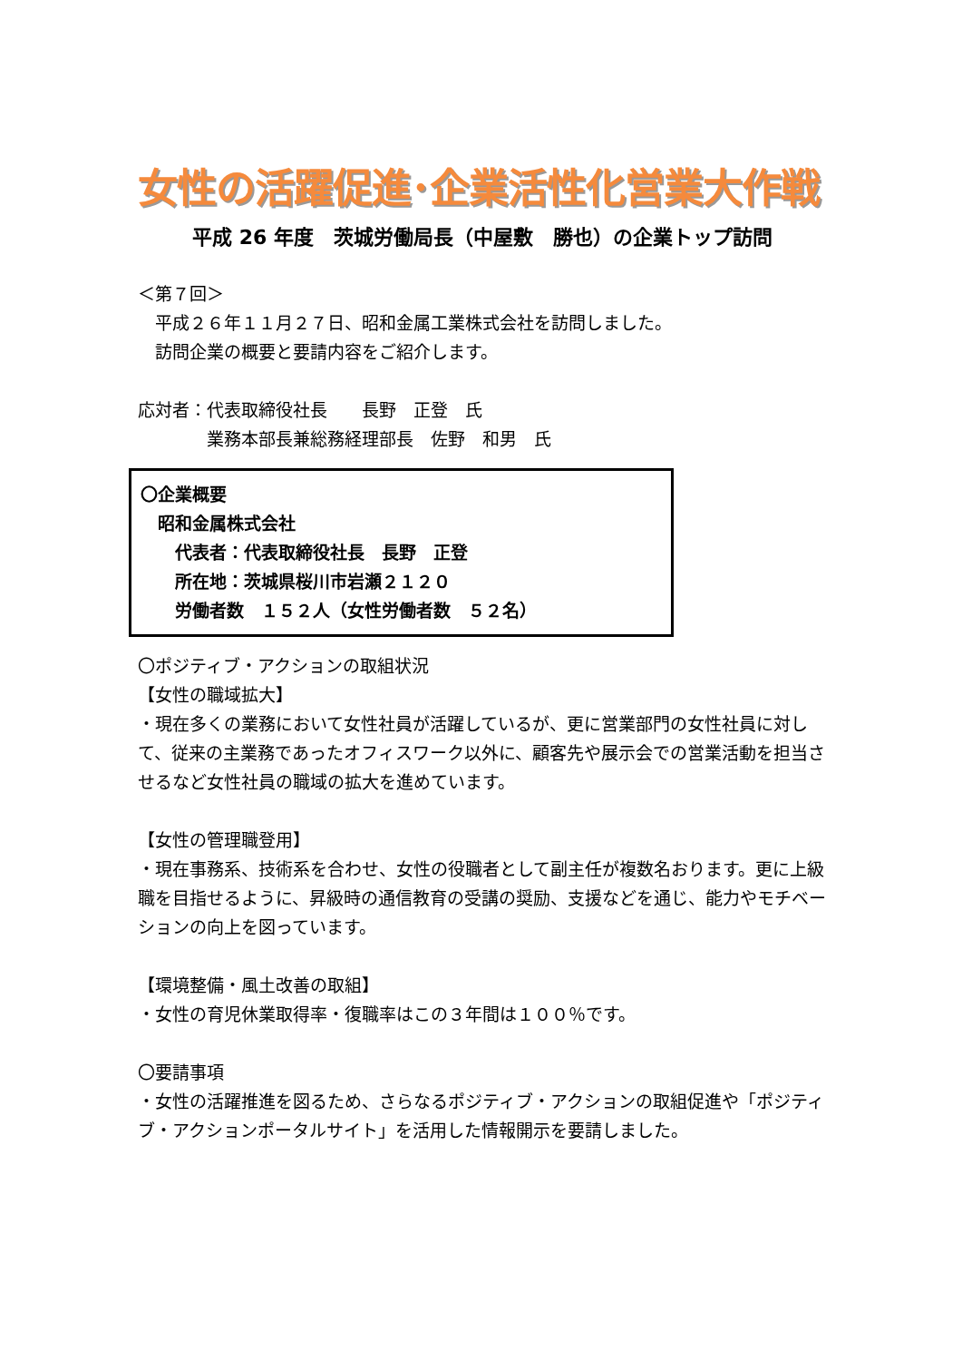女性の活躍促進･企業活性化営業大作戦
平成 26 年度　茨城労働局長（中屋敷　勝也）の企業トップ訪問
＜第７回＞
　平成２６年１１月２７日、昭和金属工業株式会社を訪問しました。
　訪問企業の概要と要請内容をご紹介します。
応対者：代表取締役社長　　長野　正登　氏
　　　　業務本部長兼総務経理部長　佐野　和男　氏
〇企業概要
　昭和金属株式会社
　　代表者：代表取締役社長　長野　正登
　　所在地：茨城県桜川市岩瀬２１２０
　　労働者数　１５２人（女性労働者数　５２名）
〇ポジティブ・アクションの取組状況
【女性の職域拡大】
・現在多くの業務において女性社員が活躍しているが、更に営業部門の女性社員に対して、従来の主業務であったオフィスワーク以外に、顧客先や展示会での営業活動を担当させるなど女性社員の職域の拡大を進めています。
【女性の管理職登用】
・現在事務系、技術系を合わせ、女性の役職者として副主任が複数名おります。更に上級職を目指せるように、昇級時の通信教育の受講の奨励、支援などを通じ、能力やモチベーションの向上を図っています。
【環境整備・風土改善の取組】
・女性の育児休業取得率・復職率はこの３年間は１００％です。
〇要請事項
・女性の活躍推進を図るため、さらなるポジティブ・アクションの取組促進や「ポジティブ・アクションポータルサイト」を活用した情報開示を要請しました。